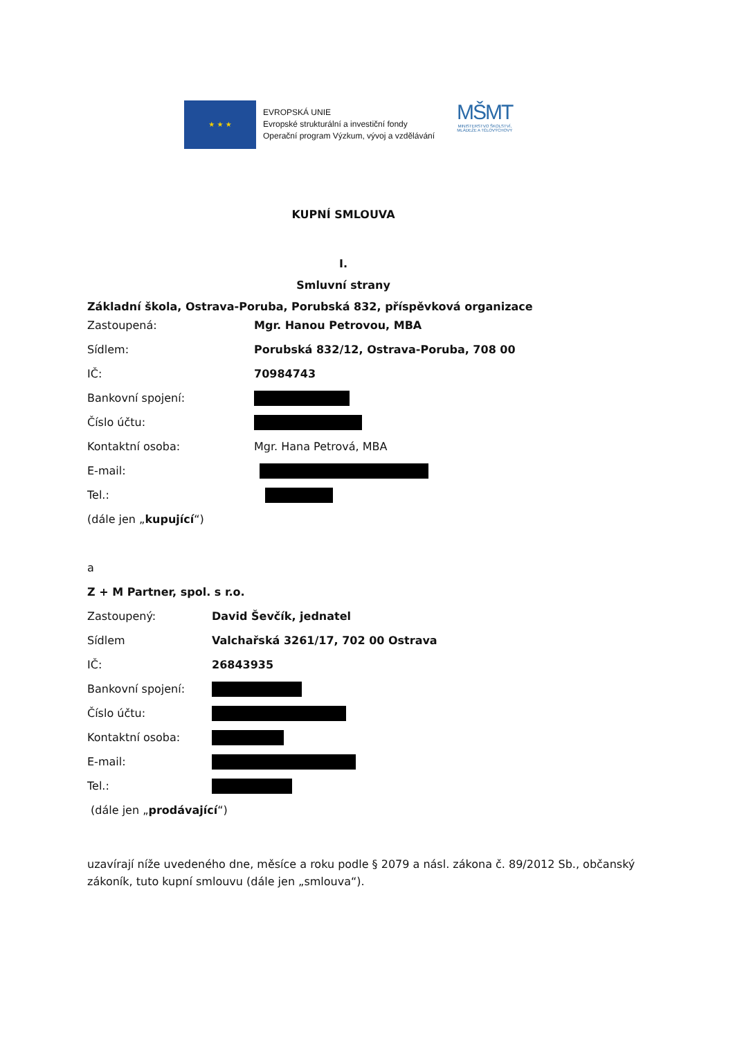★ ★ ★
EVROPSKÁ UNIE
Evropské strukturální a investiční fondy
Operační program Výzkum, vývoj a vzdělávání
MŠMT
MINISTERSTVO ŠKOLSTVÍ,
MLÁDEŽE A TĚLOVÝCHOVY
KUPNÍ SMLOUVA
I.
Smluvní strany
Základní škola, Ostrava-Poruba, Porubská 832, příspěvková organizace
Zastoupená: Mgr. Hanou Petrovou, MBA
Sídlem: Porubská 832/12, Ostrava-Poruba, 708 00
IČ: 70984743
Bankovní spojení:
Číslo účtu:
Kontaktní osoba: Mgr. Hana Petrová, MBA
E-mail:
Tel.:
(dále jen „ kupující “)
a
Z + M Partner, spol. s r.o.
Zastoupený: David Ševčík, jednatel
Sídlem Valchařská 3261/17, 702 00 Ostrava
IČ: 26843935
Bankovní spojení:
Číslo účtu:
Kontaktní osoba:
E-mail:
Tel.:
(dále jen „ prodávající “)
uzavírají níže uvedeného dne, měsíce a roku podle § 2079 a násl. zákona č. 89/2012 Sb., občanský zákoník, tuto kupní smlouvu (dále jen „smlouva“).